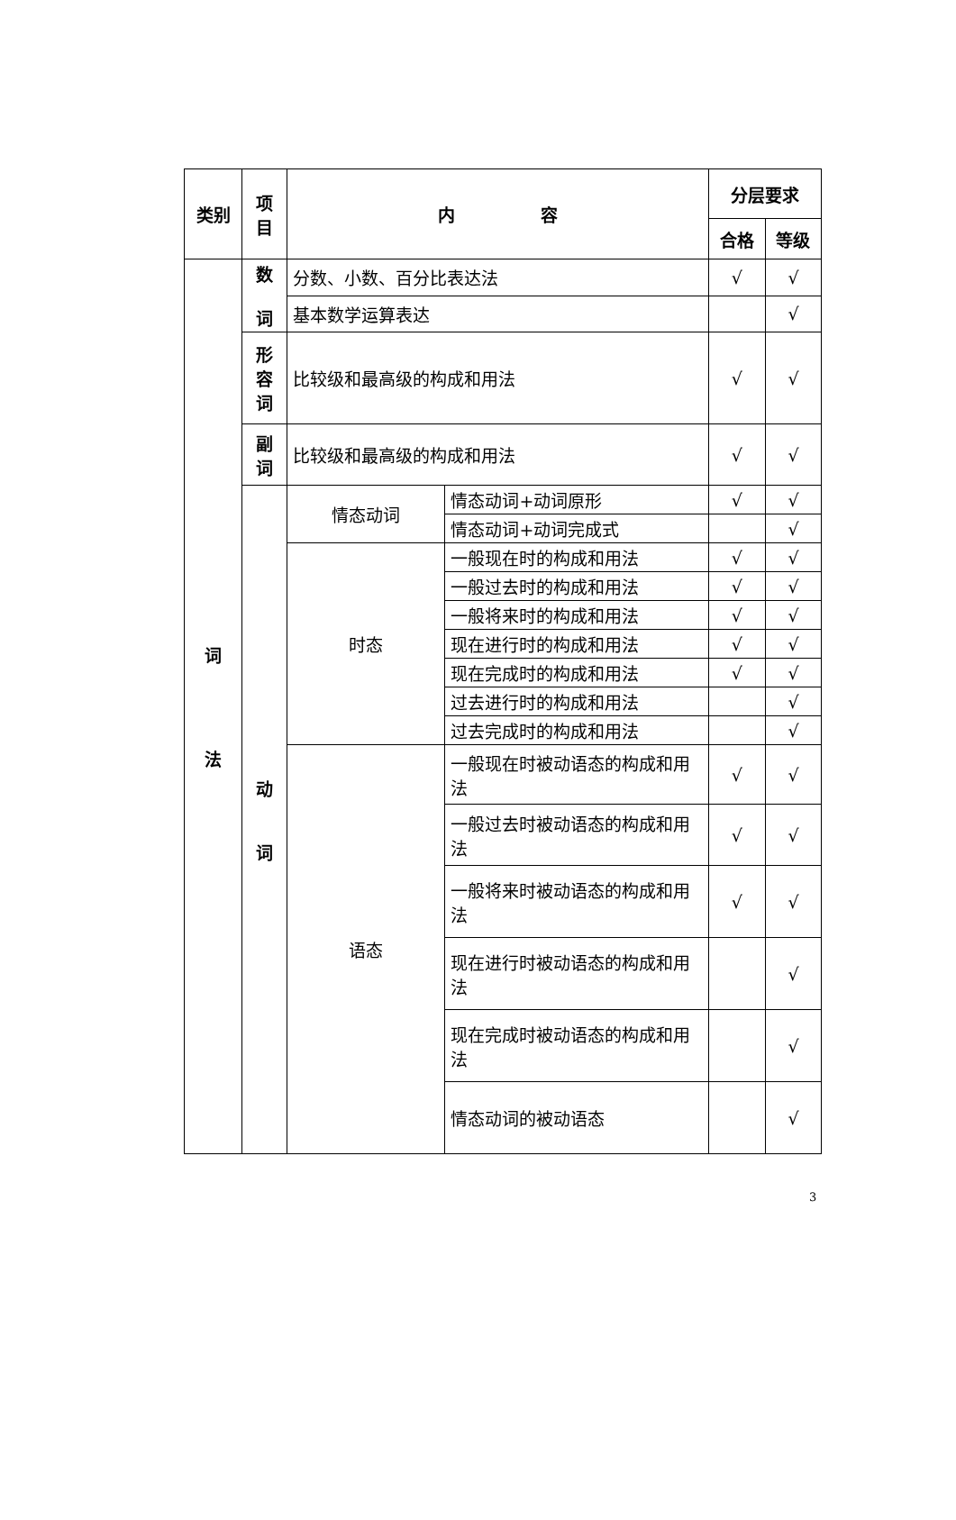| 类别 | 项 目 | 内 容 | | 分层要求 | |
| --- | --- | --- | --- | --- | --- |
| | | | | 合格 | 等级 |
| 词 法 | 数 词 | 分数、小数、百分比表达法 | | √ | √ |
| | | 基本数学运算表达 | | | √ |
| | 形 容 词 | 比较级和最高级的构成和用法 | | √ | √ |
| | 副 词 | 比较级和最高级的构成和用法 | | √ | √ |
| | 动 词 | 情态动词 | 情态动词+动词原形 | √ | √ |
| | | | 情态动词+动词完成式 | | √ |
| | | 时态 | 一般现在时的构成和用法 | √ | √ |
| | | | 一般过去时的构成和用法 | √ | √ |
| | | | 一般将来时的构成和用法 | √ | √ |
| | | | 现在进行时的构成和用法 | √ | √ |
| | | | 现在完成时的构成和用法 | √ | √ |
| | | | 过去进行时的构成和用法 | | √ |
| | | | 过去完成时的构成和用法 | | √ |
| | | 语态 | 一般现在时被动语态的构成和用法 | √ | √ |
| | | | 一般过去时被动语态的构成和用法 | √ | √ |
| | | | 一般将来时被动语态的构成和用法 | √ | √ |
| | | | 现在进行时被动语态的构成和用法 | | √ |
| | | | 现在完成时被动语态的构成和用法 | | √ |
| | | | 情态动词的被动语态 | | √ |
3